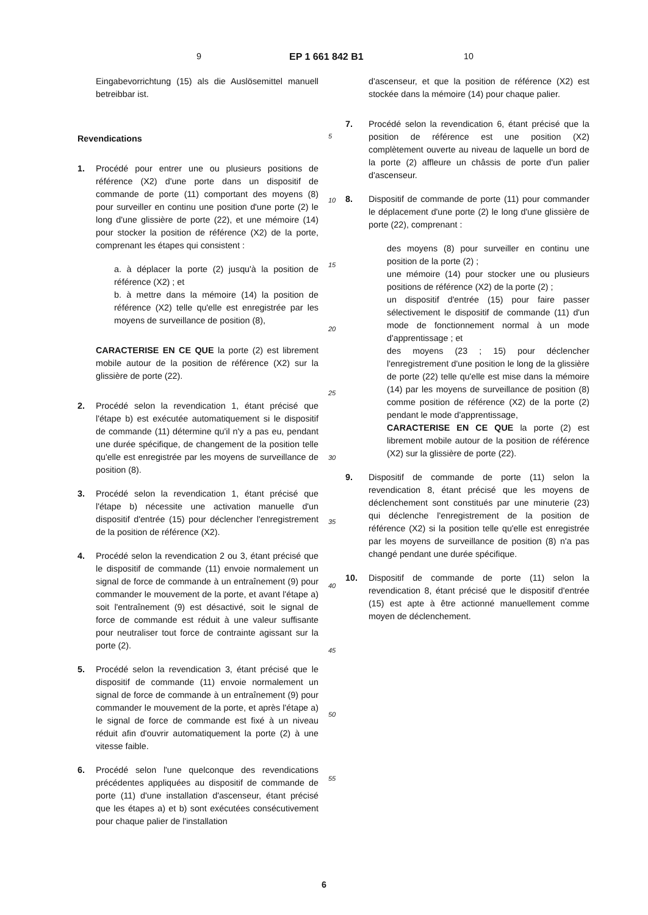9 EP 1 661 842 B1 10
Eingabevorrichtung (15) als die Auslösemittel manuell betreibbar ist.
Revendications
1. Procédé pour entrer une ou plusieurs positions de référence (X2) d'une porte dans un dispositif de commande de porte (11) comportant des moyens (8) pour surveiller en continu une position d'une porte (2) le long d'une glissière de porte (22), et une mémoire (14) pour stocker la position de référence (X2) de la porte, comprenant les étapes qui consistent :
a. à déplacer la porte (2) jusqu'à la position de référence (X2) ; et
b. à mettre dans la mémoire (14) la position de référence (X2) telle qu'elle est enregistrée par les moyens de surveillance de position (8),
CARACTERISE EN CE QUE la porte (2) est librement mobile autour de la position de référence (X2) sur la glissière de porte (22).
2. Procédé selon la revendication 1, étant précisé que l'étape b) est exécutée automatiquement si le dispositif de commande (11) détermine qu'il n'y a pas eu, pendant une durée spécifique, de changement de la position telle qu'elle est enregistrée par les moyens de surveillance de position (8).
3. Procédé selon la revendication 1, étant précisé que l'étape b) nécessite une activation manuelle d'un dispositif d'entrée (15) pour déclencher l'enregistrement de la position de référence (X2).
4. Procédé selon la revendication 2 ou 3, étant précisé que le dispositif de commande (11) envoie normalement un signal de force de commande à un entraînement (9) pour commander le mouvement de la porte, et avant l'étape a) soit l'entraînement (9) est désactivé, soit le signal de force de commande est réduit à une valeur suffisante pour neutraliser tout force de contrainte agissant sur la porte (2).
5. Procédé selon la revendication 3, étant précisé que le dispositif de commande (11) envoie normalement un signal de force de commande à un entraînement (9) pour commander le mouvement de la porte, et après l'étape a) le signal de force de commande est fixé à un niveau réduit afin d'ouvrir automatiquement la porte (2) à une vitesse faible.
6. Procédé selon l'une quelconque des revendications précédentes appliquées au dispositif de commande de porte (11) d'une installation d'ascenseur, étant précisé que les étapes a) et b) sont exécutées consécutivement pour chaque palier de l'installation
d'ascenseur, et que la position de référence (X2) est stockée dans la mémoire (14) pour chaque palier.
7. Procédé selon la revendication 6, étant précisé que la position de référence est une position (X2) complètement ouverte au niveau de laquelle un bord de la porte (2) affleure un châssis de porte d'un palier d'ascenseur.
8. Dispositif de commande de porte (11) pour commander le déplacement d'une porte (2) le long d'une glissière de porte (22), comprenant :
des moyens (8) pour surveiller en continu une position de la porte (2) ;
une mémoire (14) pour stocker une ou plusieurs positions de référence (X2) de la porte (2) ;
un dispositif d'entrée (15) pour faire passer sélectivement le dispositif de commande (11) d'un mode de fonctionnement normal à un mode d'apprentissage ; et
des moyens (23 ; 15) pour déclencher l'enregistrement d'une position le long de la glissière de porte (22) telle qu'elle est mise dans la mémoire (14) par les moyens de surveillance de position (8) comme position de référence (X2) de la porte (2) pendant le mode d'apprentissage,
CARACTERISE EN CE QUE la porte (2) est librement mobile autour de la position de référence (X2) sur la glissière de porte (22).
9. Dispositif de commande de porte (11) selon la revendication 8, étant précisé que les moyens de déclenchement sont constitués par une minuterie (23) qui déclenche l'enregistrement de la position de référence (X2) si la position telle qu'elle est enregistrée par les moyens de surveillance de position (8) n'a pas changé pendant une durée spécifique.
10. Dispositif de commande de porte (11) selon la revendication 8, étant précisé que le dispositif d'entrée (15) est apte à être actionné manuellement comme moyen de déclenchement.
5
10
15
20
25
30
35
40
45
50
55
6